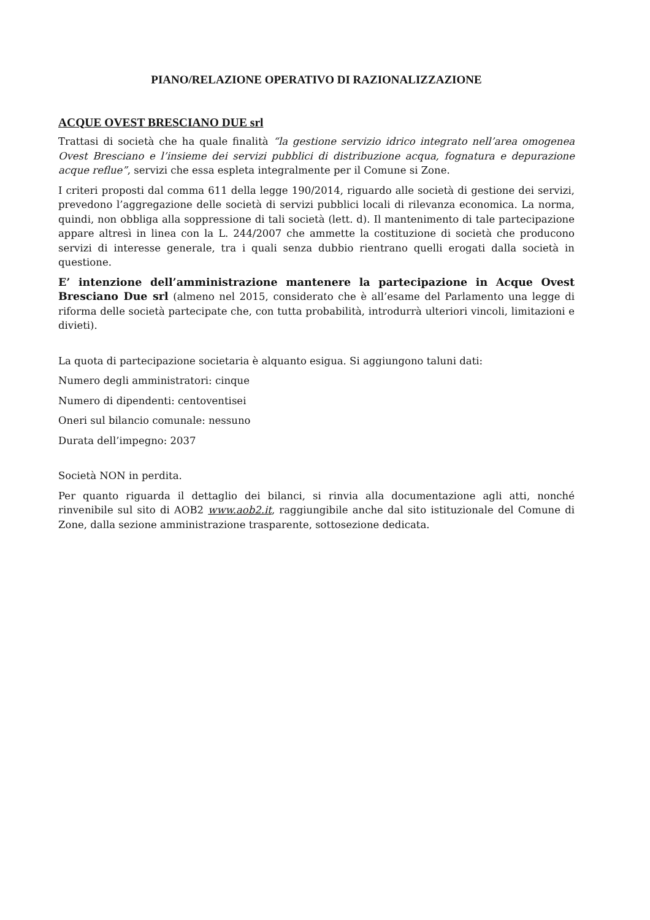PIANO/RELAZIONE OPERATIVO DI RAZIONALIZZAZIONE
ACQUE OVEST BRESCIANO DUE srl
Trattasi di società che ha quale finalità “la gestione servizio idrico integrato nell’area omogenea Ovest Bresciano e l’insieme dei servizi pubblici di distribuzione acqua, fognatura e depurazione acque reflue”, servizi che essa espleta integralmente per il Comune si Zone.
I criteri proposti dal comma 611 della legge 190/2014, riguardo alle società di gestione dei servizi, prevedono l’aggregazione delle società di servizi pubblici locali di rilevanza economica. La norma, quindi, non obbliga alla soppressione di tali società (lett. d). Il mantenimento di tale partecipazione appare altresì in linea con la L. 244/2007 che ammette la costituzione di società che producono servizi di interesse generale, tra i quali senza dubbio rientrano quelli erogati dalla società in questione.
E’ intenzione dell’amministrazione mantenere la partecipazione in Acque Ovest Bresciano Due srl (almeno nel 2015, considerato che è all’esame del Parlamento una legge di riforma delle società partecipate che, con tutta probabilità, introdurrà ulteriori vincoli, limitazioni e divieti).
La quota di partecipazione societaria è alquanto esigua. Si aggiungono taluni dati:
Numero degli amministratori: cinque
Numero di dipendenti: centoventisei
Oneri sul bilancio comunale: nessuno
Durata dell’impegno: 2037
Società NON in perdita.
Per quanto riguarda il dettaglio dei bilanci, si rinvia alla documentazione agli atti, nonché rinvenibile sul sito di AOB2 www.aob2.it, raggiungibile anche dal sito istituzionale del Comune di Zone, dalla sezione amministrazione trasparente, sottosezione dedicata.